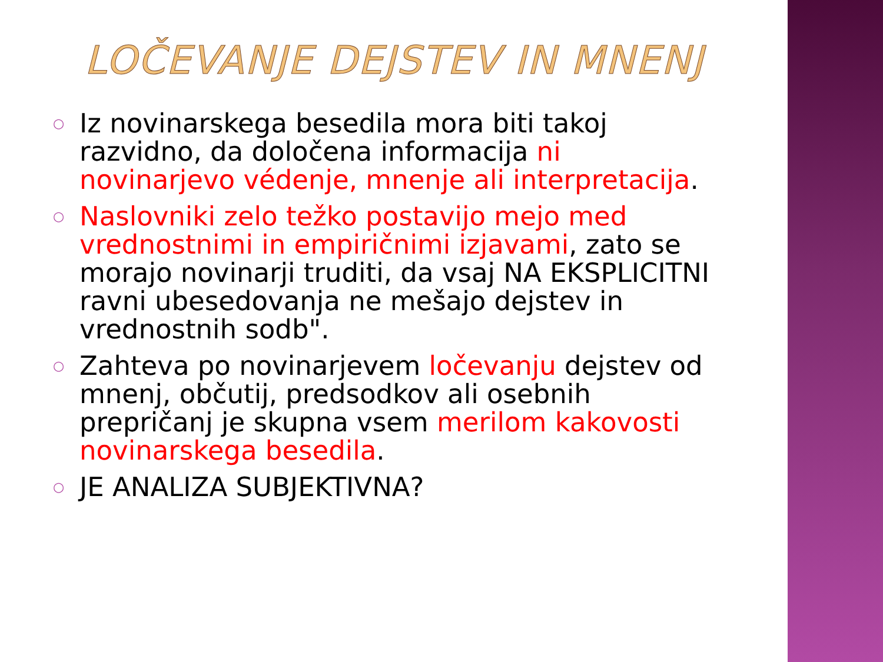LOČEVANJE DEJSTEV IN MNENJ
○ Iz novinarskega besedila mora biti takoj razvidno, da določena informacija ni novinarjevo védenje, mnenje ali interpretacija.
○ Naslovniki zelo težko postavijo mejo med vrednostnimi in empiričnimi izjavami, zato se morajo novinarji truditi, da vsaj NA EKSPLICITNI ravni ubesedovanja ne mešajo dejstev in vrednostnih sodb".
○ Zahteva po novinarjevem ločevanju dejstev od mnenj, občutij, predsodkov ali osebnih prepričanj je skupna vsem merilom kakovosti novinarskega besedila.
○ JE ANALIZA SUBJEKTIVNA?